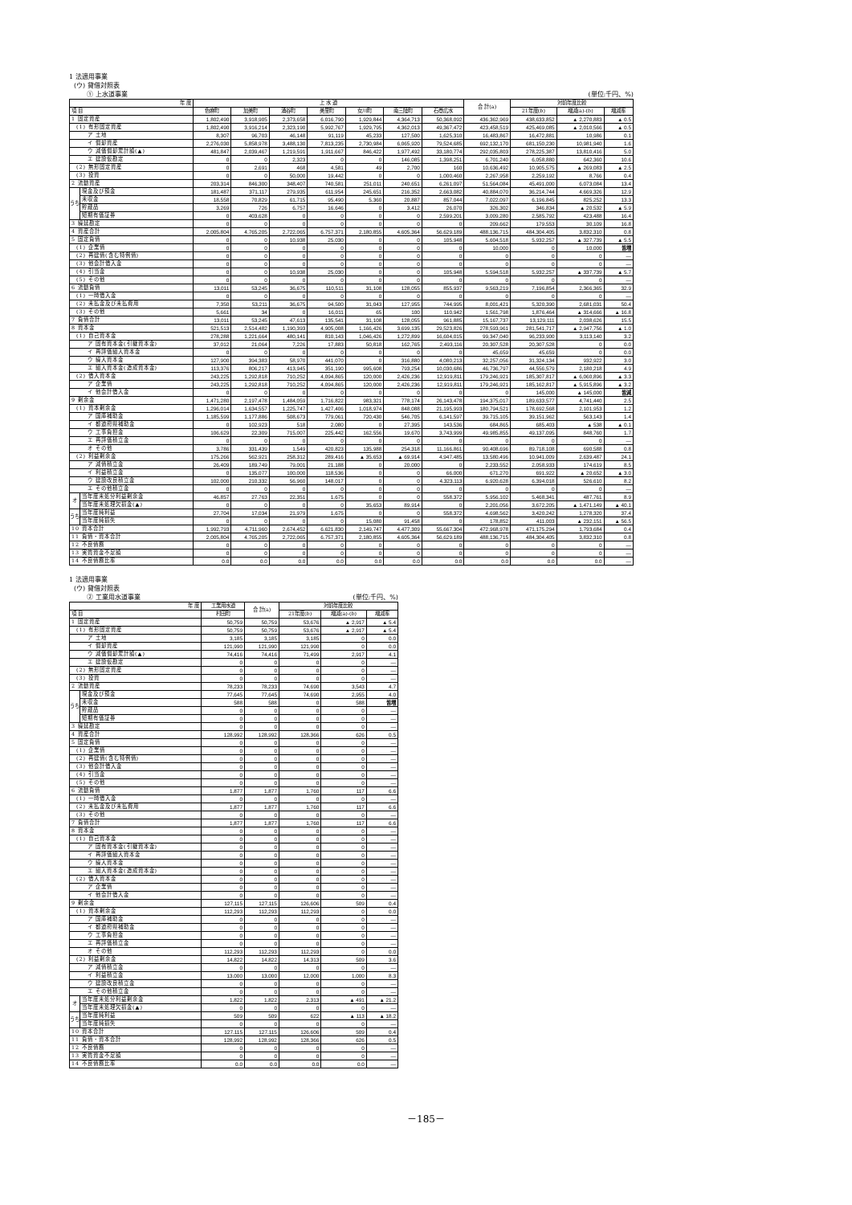1 法適用事業
(ウ) 貸借対照表
① 上水道事業 (単位:千円、%)
| 年 度 | | 上 水 道 | | | | | | | 合 計(a) | 対前年度比較 | | |
| --- | --- | --- | --- | --- | --- | --- | --- | --- | --- | --- | --- | --- |
| 項 目 | | 色麻町 | 加美町 | 涌谷町 | 美里町 | 女川町 | 南三陸町 | 石巻広水 | | 21年度(b) | 増減(a)-(b) | 増減率 |
| 1 固定資産 | | 1,802,490 | 3,918,905 | 2,373,658 | 6,016,790 | 1,929,844 | 4,364,713 | 50,368,092 | 436,362,969 | 438,633,852 | ▲ 2,270,883 | ▲ 0.5 |
| (1) 有形固定資産 | | 1,802,490 | 3,916,214 | 2,323,190 | 5,992,767 | 1,929,795 | 4,362,013 | 49,367,472 | 423,458,519 | 425,469,085 | ▲ 2,010,566 | ▲ 0.5 |
| ア 土地 | | 8,307 | 96,703 | 46,148 | 91,119 | 45,233 | 127,500 | 1,625,310 | 16,483,867 | 16,472,881 | 10,986 | 0.1 |
| イ 償却資産 | | 2,276,030 | 5,858,978 | 3,488,130 | 7,813,235 | 2,730,984 | 6,065,920 | 79,524,685 | 692,132,170 | 681,150,230 | 10,981,940 | 1.6 |
| ウ 減価償却累計額(▲) | | 481,847 | 2,039,467 | 1,219,591 | 1,911,667 | 846,422 | 1,977,492 | 33,180,774 | 292,035,803 | 278,225,387 | 13,810,416 | 5.0 |
| エ 建設仮勘定 | | 0 | 0 | 2,323 | 0 | 0 | 146,085 | 1,398,251 | 6,701,240 | 6,058,880 | 642,360 | 10.6 |
| (2) 無形固定資産 | | 0 | 2,691 | 468 | 4,581 | 49 | 2,700 | 160 | 10,636,492 | 10,905,575 | ▲ 269,083 | ▲ 2.5 |
| (3) 投資 | | 0 | 0 | 50,000 | 19,442 | 0 | 0 | 1,000,460 | 2,267,958 | 2,259,192 | 8,766 | 0.4 |
| 2 流動資産 | | 203,314 | 846,300 | 348,407 | 740,581 | 251,011 | 240,651 | 6,261,097 | 51,564,084 | 45,491,000 | 6,073,084 | 13.4 |
| うち | 現金及び預金 | 181,487 | 371,117 | 279,935 | 611,954 | 245,651 | 216,352 | 2,663,082 | 40,884,070 | 36,214,744 | 4,669,326 | 12.9 |
| | 未収金 | 18,558 | 70,829 | 61,715 | 95,490 | 5,360 | 20,887 | 857,044 | 7,022,097 | 6,196,845 | 825,252 | 13.3 |
| | 貯蔵品 | 3,269 | 726 | 6,757 | 16,646 | 0 | 3,412 | 26,070 | 326,302 | 346,834 | ▲ 20,532 | ▲ 5.9 |
| | 短期有価証券 | 0 | 403,628 | 0 | 0 | 0 | 0 | 2,599,201 | 3,009,280 | 2,585,792 | 423,488 | 16.4 |
| 3 繰延勘定 | | 0 | 0 | 0 | 0 | 0 | 0 | 0 | 209,662 | 179,553 | 30,109 | 16.8 |
| 4 資産合計 | | 2,005,804 | 4,765,205 | 2,722,065 | 6,757,371 | 2,180,855 | 4,605,364 | 56,629,189 | 488,136,715 | 484,304,405 | 3,832,310 | 0.8 |
| 5 固定負債 | | 0 | 0 | 10,938 | 25,030 | 0 | 0 | 105,948 | 5,604,518 | 5,932,257 | ▲ 327,739 | ▲ 5.5 |
| (1) 企業債 | | 0 | 0 | 0 | 0 | 0 | 0 | 0 | 10,000 | 0 | 10,000 | 皆増 |
| (2) 再建債(含む特例債) | | 0 | 0 | 0 | 0 | 0 | 0 | 0 | 0 | 0 | 0 | — |
| (3) 他会計借入金 | | 0 | 0 | 0 | 0 | 0 | 0 | 0 | 0 | 0 | 0 | — |
| (4) 引当金 | | 0 | 0 | 10,938 | 25,030 | 0 | 0 | 105,948 | 5,594,518 | 5,932,257 | ▲ 337,739 | ▲ 5.7 |
| (5) その他 | | 0 | 0 | 0 | 0 | 0 | 0 | 0 | 0 | 0 | 0 | — |
| 6 流動負債 | | 13,011 | 53,245 | 36,675 | 110,511 | 31,108 | 128,055 | 855,937 | 9,563,219 | 7,196,854 | 2,366,365 | 32.9 |
| (1) 一時借入金 | | 0 | 0 | 0 | 0 | 0 | 0 | 0 | 0 | 0 | 0 | — |
| (2) 未払金及び未払費用 | | 7,350 | 53,211 | 36,675 | 94,500 | 31,043 | 127,955 | 744,995 | 8,001,421 | 5,320,390 | 2,681,031 | 50.4 |
| (3) その他 | | 5,661 | 34 | 0 | 16,011 | 65 | 100 | 110,942 | 1,561,798 | 1,876,464 | ▲ 314,666 | ▲ 16.8 |
| 7 負債合計 | | 13,011 | 53,245 | 47,613 | 135,541 | 31,108 | 128,055 | 961,885 | 15,167,737 | 13,129,111 | 2,038,626 | 15.5 |
| 8 資本金 | | 521,513 | 2,514,482 | 1,190,393 | 4,905,008 | 1,166,426 | 3,699,135 | 29,523,826 | 278,593,961 | 281,541,717 | ▲ 2,947,756 | ▲ 1.0 |
| (1) 自己資本金 | | 278,288 | 1,221,664 | 480,141 | 810,143 | 1,046,426 | 1,272,899 | 16,604,015 | 99,347,040 | 96,233,900 | 3,113,140 | 3.2 |
| ア 固有資本金(引継資本金) | | 37,012 | 21,064 | 7,226 | 17,883 | 50,818 | 162,765 | 2,493,116 | 20,307,528 | 20,307,528 | 0 | 0.0 |
| イ 再評価組入資本金 | | 0 | 0 | 0 | 0 | 0 | 0 | 0 | 45,659 | 45,659 | 0 | 0.0 |
| ウ 繰入資本金 | | 127,900 | 394,383 | 58,970 | 441,070 | 0 | 316,880 | 4,080,213 | 32,257,056 | 31,324,134 | 932,922 | 3.0 |
| エ 組入資本金(造成資本金) | | 113,376 | 806,217 | 413,945 | 351,190 | 995,608 | 793,254 | 10,030,686 | 46,736,797 | 44,556,579 | 2,180,218 | 4.9 |
| (2) 借入資本金 | | 243,225 | 1,292,818 | 710,252 | 4,094,865 | 120,000 | 2,426,236 | 12,919,811 | 179,246,921 | 185,307,817 | ▲ 6,060,896 | ▲ 3.3 |
| ア 企業債 | | 243,225 | 1,292,818 | 710,252 | 4,094,865 | 120,000 | 2,426,236 | 12,919,811 | 179,246,921 | 185,162,817 | ▲ 5,915,896 | ▲ 3.2 |
| イ 他会計借入金 | | 0 | 0 | 0 | 0 | 0 | 0 | 0 | 0 | 145,000 | ▲ 145,000 | 皆減 |
| 9 剰余金 | | 1,471,280 | 2,197,478 | 1,484,059 | 1,716,822 | 983,321 | 778,174 | 26,143,478 | 194,375,017 | 189,633,577 | 4,741,440 | 2.5 |
| (1) 資本剰余金 | | 1,296,014 | 1,634,557 | 1,225,747 | 1,427,406 | 1,018,974 | 848,088 | 21,195,993 | 180,794,521 | 178,692,568 | 2,101,953 | 1.2 |
| ア 国庫補助金 | | 1,185,599 | 1,177,886 | 508,673 | 779,061 | 720,430 | 546,705 | 6,141,597 | 39,715,105 | 39,151,962 | 563,143 | 1.4 |
| イ 都道府県補助金 | | 0 | 102,923 | 518 | 2,080 | 0 | 27,395 | 143,536 | 684,865 | 685,403 | ▲ 538 | ▲ 0.1 |
| ウ 工事負担金 | | 106,629 | 22,309 | 715,007 | 225,442 | 162,556 | 19,670 | 3,743,999 | 49,985,855 | 49,137,095 | 848,760 | 1.7 |
| エ 再評価積立金 | | 0 | 0 | 0 | 0 | 0 | 0 | 0 | 0 | 0 | 0 | — |
| オ その他 | | 3,786 | 331,439 | 1,549 | 420,823 | 135,988 | 254,318 | 11,166,861 | 90,408,696 | 89,718,108 | 690,588 | 0.8 |
| (2) 利益剰余金 | | 175,266 | 562,921 | 258,312 | 289,416 | ▲ 35,653 | ▲ 69,914 | 4,947,485 | 13,580,496 | 10,941,009 | 2,639,487 | 24.1 |
| ア 減債積立金 | | 26,409 | 189,749 | 79,001 | 21,188 | 0 | 20,000 | 0 | 2,233,552 | 2,058,933 | 174,619 | 8.5 |
| イ 利益積立金 | | 0 | 135,077 | 100,000 | 118,536 | 0 | 0 | 66,000 | 671,270 | 691,922 | ▲ 20,652 | ▲ 3.0 |
| ウ 建設改良積立金 | | 102,000 | 210,332 | 56,960 | 148,017 | 0 | 0 | 4,323,113 | 6,920,628 | 6,394,018 | 526,610 | 8.2 |
| エ その他積立金 | | 0 | 0 | 0 | 0 | 0 | 0 | 0 | 0 | 0 | 0 | — |
| オ | 当年度未処分利益剰余金 | 46,857 | 27,763 | 22,351 | 1,675 | 0 | 0 | 558,372 | 5,956,102 | 5,468,341 | 487,761 | 8.9 |
| | 当年度未処理欠損金(▲) | 0 | 0 | 0 | 0 | 35,653 | 89,914 | 0 | 2,201,056 | 3,672,205 | ▲ 1,471,149 | ▲ 40.1 |
| うち | 当年度純利益 | 27,704 | 17,034 | 21,979 | 1,675 | 0 | 0 | 558,372 | 4,698,562 | 3,420,242 | 1,278,320 | 37.4 |
| | 当年度純損失 | 0 | 0 | 0 | 0 | 15,080 | 91,458 | 0 | 178,852 | 411,003 | ▲ 232,151 | ▲ 56.5 |
| 10 資本合計 | | 1,992,793 | 4,711,960 | 2,674,452 | 6,621,830 | 2,149,747 | 4,477,309 | 55,667,304 | 472,968,978 | 471,175,294 | 1,793,684 | 0.4 |
| 11 負債・資本合計 | | 2,005,804 | 4,765,205 | 2,722,065 | 6,757,371 | 2,180,855 | 4,605,364 | 56,629,189 | 488,136,715 | 484,304,405 | 3,832,310 | 0.8 |
| 12 不良債務 | | 0 | 0 | 0 | 0 | 0 | 0 | 0 | 0 | 0 | 0 | — |
| 13 実質資金不足額 | | 0 | 0 | 0 | 0 | 0 | 0 | 0 | 0 | 0 | 0 | — |
| 14 不良債務比率 | | 0.0 | 0.0 | 0.0 | 0.0 | 0.0 | 0.0 | 0.0 | 0.0 | 0.0 | 0.0 | — |
1 法適用事業
(ウ) 貸借対照表
② 工業用水道事業 (単位:千円、%)
| 年 度 | | 工業用水道 | 合 計(a) | 対前年度比較 | | |
| --- | --- | --- | --- | --- | --- | --- |
| 項 目 | | 村田町 | | 21年度(b) | 増減(a)-(b) | 増減率 |
| 1 固定資産 | | 50,759 | 50,759 | 53,676 | ▲ 2,917 | ▲ 5.4 |
| (1) 有形固定資産 | | 50,759 | 50,759 | 53,676 | ▲ 2,917 | ▲ 5.4 |
| ア 土地 | | 3,185 | 3,185 | 3,185 | 0 | 0.0 |
| イ 償却資産 | | 121,990 | 121,990 | 121,990 | 0 | 0.0 |
| ウ 減価償却累計額(▲) | | 74,416 | 74,416 | 71,499 | 2,917 | 4.1 |
| エ 建設仮勘定 | | 0 | 0 | 0 | 0 | — |
| (2) 無形固定資産 | | 0 | 0 | 0 | 0 | — |
| (3) 投資 | | 0 | 0 | 0 | 0 | — |
| 2 流動資産 | | 78,233 | 78,233 | 74,690 | 3,543 | 4.7 |
| うち | 現金及び預金 | 77,645 | 77,645 | 74,690 | 2,955 | 4.0 |
| | 未収金 | 588 | 588 | 0 | 588 | 皆増 |
| | 貯蔵品 | 0 | 0 | 0 | 0 | — |
| | 短期有価証券 | 0 | 0 | 0 | 0 | — |
| 3 繰延勘定 | | 0 | 0 | 0 | 0 | — |
| 4 資産合計 | | 128,992 | 128,992 | 128,366 | 626 | 0.5 |
| 5 固定負債 | | 0 | 0 | 0 | 0 | — |
| (1) 企業債 | | 0 | 0 | 0 | 0 | — |
| (2) 再建債(含む特例債) | | 0 | 0 | 0 | 0 | — |
| (3) 他会計借入金 | | 0 | 0 | 0 | 0 | — |
| (4) 引当金 | | 0 | 0 | 0 | 0 | — |
| (5) その他 | | 0 | 0 | 0 | 0 | — |
| 6 流動負債 | | 1,877 | 1,877 | 1,760 | 117 | 6.6 |
| (1) 一時借入金 | | 0 | 0 | 0 | 0 | — |
| (2) 未払金及び未払費用 | | 1,877 | 1,877 | 1,760 | 117 | 6.6 |
| (3) その他 | | 0 | 0 | 0 | 0 | — |
| 7 負債合計 | | 1,877 | 1,877 | 1,760 | 117 | 6.6 |
| 8 資本金 | | 0 | 0 | 0 | 0 | — |
| (1) 自己資本金 | | 0 | 0 | 0 | 0 | — |
| ア 固有資本金(引継資本金) | | 0 | 0 | 0 | 0 | — |
| イ 再評価組入資本金 | | 0 | 0 | 0 | 0 | — |
| ウ 繰入資本金 | | 0 | 0 | 0 | 0 | — |
| エ 組入資本金(造成資本金) | | 0 | 0 | 0 | 0 | — |
| (2) 借入資本金 | | 0 | 0 | 0 | 0 | — |
| ア 企業債 | | 0 | 0 | 0 | 0 | — |
| イ 他会計借入金 | | 0 | 0 | 0 | 0 | — |
| 9 剰余金 | | 127,115 | 127,115 | 126,606 | 509 | 0.4 |
| (1) 資本剰余金 | | 112,293 | 112,293 | 112,293 | 0 | 0.0 |
| ア 国庫補助金 | | 0 | 0 | 0 | 0 | — |
| イ 都道府県補助金 | | 0 | 0 | 0 | 0 | — |
| ウ 工事負担金 | | 0 | 0 | 0 | 0 | — |
| エ 再評価積立金 | | 0 | 0 | 0 | 0 | — |
| オ その他 | | 112,293 | 112,293 | 112,293 | 0 | 0.0 |
| (2) 利益剰余金 | | 14,822 | 14,822 | 14,313 | 509 | 3.6 |
| ア 減債積立金 | | 0 | 0 | 0 | 0 | — |
| イ 利益積立金 | | 13,000 | 13,000 | 12,000 | 1,000 | 8.3 |
| ウ 建設改良積立金 | | 0 | 0 | 0 | 0 | — |
| エ その他積立金 | | 0 | 0 | 0 | 0 | — |
| オ | 当年度未処分利益剰余金 | 1,822 | 1,822 | 2,313 | ▲ 491 | ▲ 21.2 |
| | 当年度未処理欠損金(▲) | 0 | 0 | 0 | 0 | — |
| うち | 当年度純利益 | 509 | 509 | 622 | ▲ 113 | ▲ 18.2 |
| | 当年度純損失 | 0 | 0 | 0 | 0 | — |
| 10 資本合計 | | 127,115 | 127,115 | 126,606 | 509 | 0.4 |
| 11 負債・資本合計 | | 128,992 | 128,992 | 128,366 | 626 | 0.5 |
| 12 不良債務 | | 0 | 0 | 0 | 0 | — |
| 13 実質資金不足額 | | 0 | 0 | 0 | 0 | — |
| 14 不良債務比率 | | 0.0 | 0.0 | 0.0 | 0.0 | — |
－185－